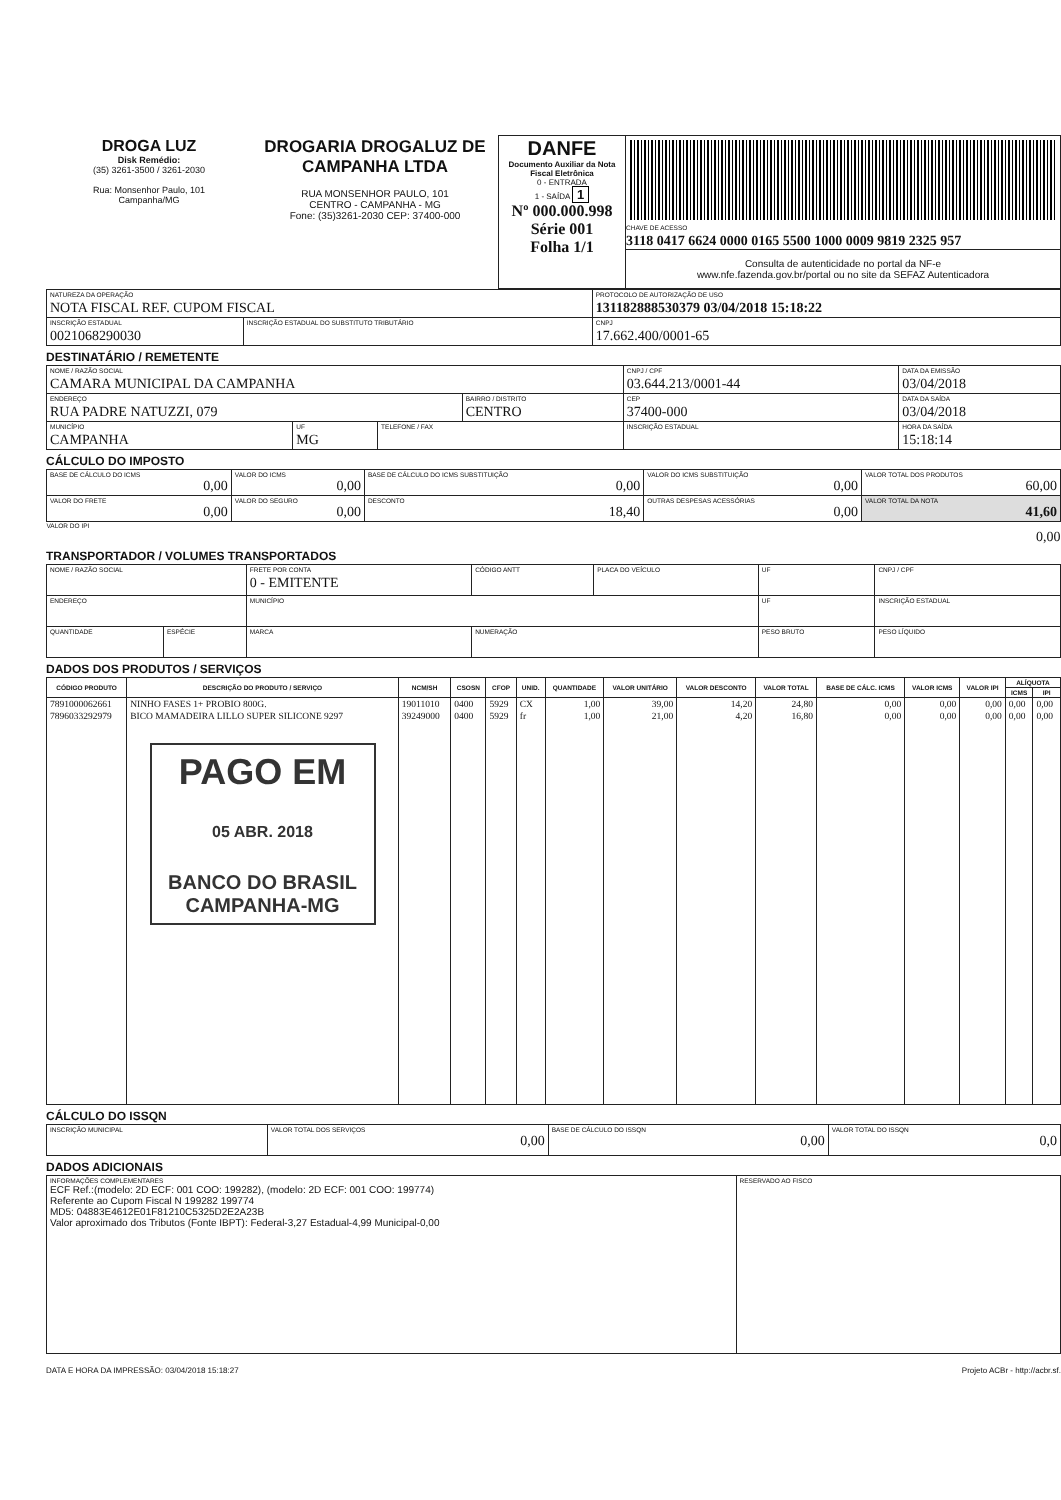| DROGA LUZ Disk Remédio: (35) 3261-3500 / 3261-2030 Rua: Monsenhor Paulo, 101 Campanha/MG | DROGARIA DROGALUZ DE CAMPANHA LTDA RUA MONSENHOR PAULO, 101 CENTRO - CAMPANHA - MG Fone: (35)3261-2030 CEP: 37400-000 | DANFE Documento Auxiliar da Nota Fiscal Eletrônica 0 - ENTRADA 1 - SAÍDA 1 Nº 000.000.998 Série 001 Folha 1/1 | CHAVE DE ACESSO 3118 0417 6624 0000 0165 5500 1000 0009 9819 2325 957 Consulta de autenticidade no portal da NF-e www.nfe.fazenda.gov.br/portal ou no site da SEFAZ Autenticadora |
| NATUREZA DA OPERAÇÃO NOTA FISCAL REF. CUPOM FISCAL | | PROTOCOLO DE AUTORIZAÇÃO DE USO 131182888530379 03/04/2018 15:18:22 |
| INSCRIÇÃO ESTADUAL 0021068290030 | INSCRIÇÃO ESTADUAL DO SUBSTITUTO TRIBUTÁRIO | CNPJ 17.662.400/0001-65 |
DESTINATÁRIO / REMETENTE
| NOME / RAZÃO SOCIAL CAMARA MUNICIPAL DA CAMPANHA | | | | CNPJ / CPF 03.644.213/0001-44 | | DATA DA EMISSÃO 03/04/2018 |
| ENDEREÇO RUA PADRE NATUZZI, 079 | | | BAIRRO / DISTRITO CENTRO | | CEP 37400-000 | DATA DA SAÍDA 03/04/2018 |
| MUNICÍPIO CAMPANHA | UF MG | TELEFONE / FAX | | INSCRIÇÃO ESTADUAL | | HORA DA SAÍDA 15:18:14 |
CÁLCULO DO IMPOSTO
| BASE DE CÁLCULO DO ICMS 0,00 | VALOR DO ICMS 0,00 | BASE DE CÁLCULO DO ICMS SUBSTITUIÇÃO 0,00 | VALOR DO ICMS SUBSTITUIÇÃO 0,00 | VALOR TOTAL DOS PRODUTOS 60,00 |
| VALOR DO FRETE 0,00 | VALOR DO SEGURO 0,00 | DESCONTO 18,40 | OUTRAS DESPESAS ACESSÓRIAS 0,00 | VALOR TOTAL DA NOTA 41,60 |
| VALOR DO IPI 0,00 | | | | |
TRANSPORTADOR / VOLUMES TRANSPORTADOS
| NOME / RAZÃO SOCIAL | | FRETE POR CONTA 0 - EMITENTE | CÓDIGO ANTT | PLACA DO VEÍCULO | UF | CNPJ / CPF |
| ENDEREÇO | | MUNICÍPIO | | | UF | INSCRIÇÃO ESTADUAL |
| QUANTIDADE | ESPÉCIE | MARCA | NUMERAÇÃO | | PESO BRUTO | PESO LÍQUIDO |
DADOS DOS PRODUTOS / SERVIÇOS
| CÓDIGO PRODUTO | DESCRIÇÃO DO PRODUTO / SERVIÇO | NCM/SH | CSOSN | CFOP | UNID. | QUANTIDADE | VALOR UNITÁRIO | VALOR DESCONTO | VALOR TOTAL | BASE DE CÁLC. ICMS | VALOR ICMS | VALOR IPI | ALÍQUOTA | |
| --- | --- | --- | --- | --- | --- | --- | --- | --- | --- | --- | --- | --- | --- | --- |
| | | | | | | | | | | | | | ICMS | IPI |
| 7891000062661 | NINHO FASES 1+ PROBIO 800G. | 19011010 | 0400 | 5929 | CX | 1,00 | 39,00 | 14,20 | 24,80 | 0,00 | 0,00 | 0,00 | 0,00 | 0,00 |
| 7896033292979 | BICO MAMADEIRA LILLO SUPER SILICONE 9297 | 39249000 | 0400 | 5929 | fr | 1,00 | 21,00 | 4,20 | 16,80 | 0,00 | 0,00 | 0,00 | 0,00 | 0,00 |
| | PAGO EM 05 ABR. 2018 BANCO DO BRASIL CAMPANHA-MG | | | | | | | | | | | | | |
CÁLCULO DO ISSQN
| INSCRIÇÃO MUNICIPAL | VALOR TOTAL DOS SERVIÇOS 0,00 | BASE DE CÁLCULO DO ISSQN 0,00 | VALOR TOTAL DO ISSQN 0,0 |
DADOS ADICIONAIS
| INFORMAÇÕES COMPLEMENTARES ECF Ref.:(modelo: 2D ECF: 001 COO: 199282), (modelo: 2D ECF: 001 COO: 199774) Referente ao Cupom Fiscal N 199282 199774 MD5: 04883E4612E01F81210C5325D2E2A23B Valor aproximado dos Tributos (Fonte IBPT): Federal-3,27 Estadual-4,99 Municipal-0,00 | RESERVADO AO FISCO |
DATA E HORA DA IMPRESSÃO: 03/04/2018 15:18:27 Projeto ACBr - http://acbr.sf.